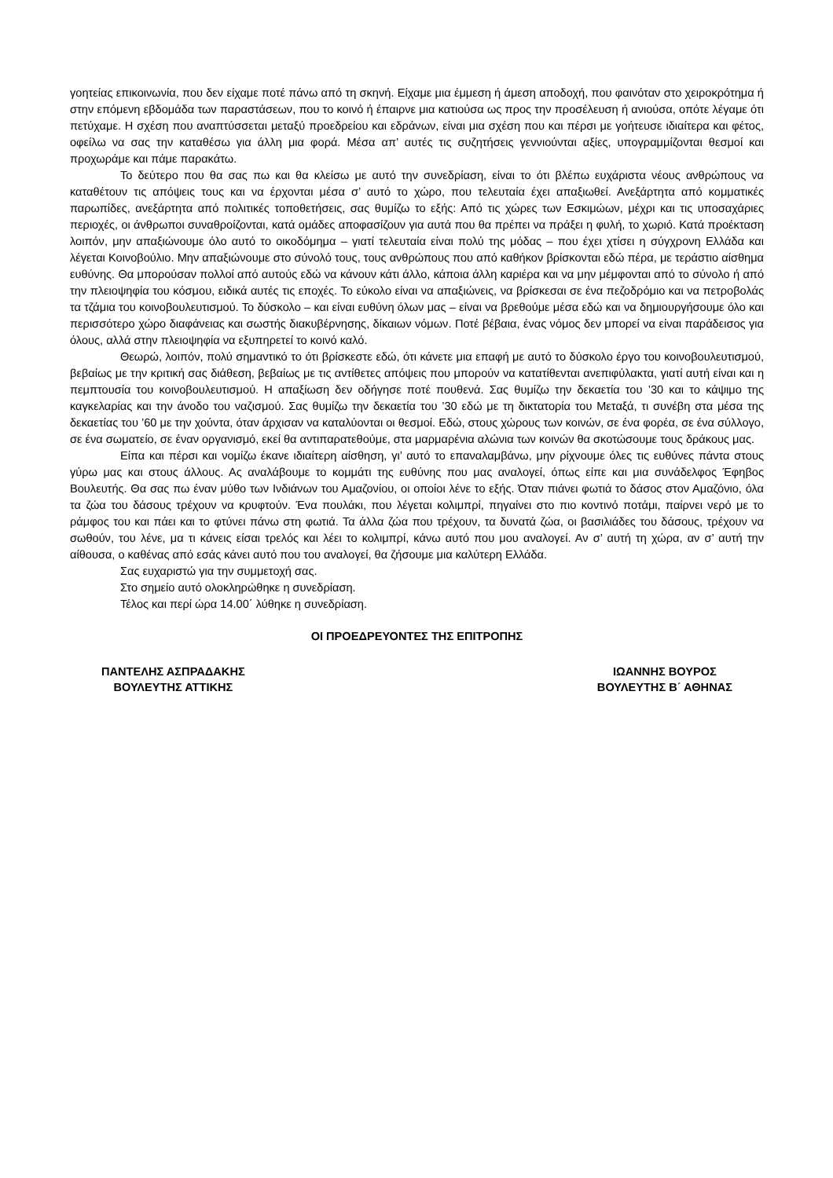γοητείας επικοινωνία, που δεν είχαμε ποτέ πάνω από τη σκηνή. Είχαμε μια έμμεση ή άμεση αποδοχή, που φαινόταν στο χειροκρότημα ή στην επόμενη εβδομάδα των παραστάσεων, που το κοινό ή έπαιρνε μια κατιούσα ως προς την προσέλευση ή ανιούσα, οπότε λέγαμε ότι πετύχαμε. Η σχέση που αναπτύσσεται μεταξύ προεδρείου και εδράνων, είναι μια σχέση που και πέρσι με γοήτευσε ιδιαίτερα και φέτος, οφείλω να σας την καταθέσω για άλλη μια φορά. Μέσα απ’ αυτές τις συζητήσεις γεννιούνται αξίες, υπογραμμίζονται θεσμοί και προχωράμε και πάμε παρακάτω.
Το δεύτερο που θα σας πω και θα κλείσω με αυτό την συνεδρίαση, είναι το ότι βλέπω ευχάριστα νέους ανθρώπους να καταθέτουν τις απόψεις τους και να έρχονται μέσα σ’ αυτό το χώρο, που τελευταία έχει απαξιωθεί. Ανεξάρτητα από κομματικές παρωπίδες, ανεξάρτητα από πολιτικές τοποθετήσεις, σας θυμίζω το εξής: Από τις χώρες των Εσκιμώων, μέχρι και τις υποσαχάριες περιοχές, οι άνθρωποι συναθροίζονται, κατά ομάδες αποφασίζουν για αυτά που θα πρέπει να πράξει η φυλή, το χωριό. Κατά προέκταση λοιπόν, μην απαξιώνουμε όλο αυτό το οικοδόμημα – γιατί τελευταία είναι πολύ της μόδας – που έχει χτίσει η σύγχρονη Ελλάδα και λέγεται Κοινοβούλιο. Μην απαξιώνουμε στο σύνολό τους, τους ανθρώπους που από καθήκον βρίσκονται εδώ πέρα, με τεράστιο αίσθημα ευθύνης. Θα μπορούσαν πολλοί από αυτούς εδώ να κάνουν κάτι άλλο, κάποια άλλη καριέρα και να μην μέμφονται από το σύνολο ή από την πλειοψηφία του κόσμου, ειδικά αυτές τις εποχές. Το εύκολο είναι να απαξιώνεις, να βρίσκεσαι σε ένα πεζοδρόμιο και να πετροβολάς τα τζάμια του κοινοβουλευτισμού. Το δύσκολο – και είναι ευθύνη όλων μας – είναι να βρεθούμε μέσα εδώ και να δημιουργήσουμε όλο και περισσότερο χώρο διαφάνειας και σωστής διακυβέρνησης, δίκαιων νόμων. Ποτέ βέβαια, ένας νόμος δεν μπορεί να είναι παράδεισος για όλους, αλλά στην πλειοψηφία να εξυπηρετεί το κοινό καλό.
Θεωρώ, λοιπόν, πολύ σημαντικό το ότι βρίσκεστε εδώ, ότι κάνετε μια επαφή με αυτό το δύσκολο έργο του κοινοβουλευτισμού, βεβαίως με την κριτική σας διάθεση, βεβαίως με τις αντίθετες απόψεις που μπορούν να κατατίθενται ανεπιφύλακτα, γιατί αυτή είναι και η πεμπτουσία του κοινοβουλευτισμού. Η απαξίωση δεν οδήγησε ποτέ πουθενά. Σας θυμίζω την δεκαετία του ’30 και το κάψιμο της καγκελαρίας και την άνοδο του ναζισμού. Σας θυμίζω την δεκαετία του ’30 εδώ με τη δικτατορία του Μεταξά, τι συνέβη στα μέσα της δεκαετίας του ’60 με την χούντα, όταν άρχισαν να καταλύονται οι θεσμοί. Εδώ, στους χώρους των κοινών, σε ένα φορέα, σε ένα σύλλογο, σε ένα σωματείο, σε έναν οργανισμό, εκεί θα αντιπαρατεθούμε, στα μαρμαρένια αλώνια των κοινών θα σκοτώσουμε τους δράκους μας.
Είπα και πέρσι και νομίζω έκανε ιδιαίτερη αίσθηση, γι’ αυτό το επαναλαμβάνω, μην ρίχνουμε όλες τις ευθύνες πάντα στους γύρω μας και στους άλλους. Ας αναλάβουμε το κομμάτι της ευθύνης που μας αναλογεί, όπως είπε και μια συνάδελφος Έφηβος Βουλευτής. Θα σας πω έναν μύθο των Ινδιάνων του Αμαζονίου, οι οποίοι λένε το εξής. Όταν πιάνει φωτιά το δάσος στον Αμαζόνιο, όλα τα ζώα του δάσους τρέχουν να κρυφτούν. Ένα πουλάκι, που λέγεται κολιμπρί, πηγαίνει στο πιο κοντινό ποτάμι, παίρνει νερό με το ράμφος του και πάει και το φτύνει πάνω στη φωτιά. Τα άλλα ζώα που τρέχουν, τα δυνατά ζώα, οι βασιλιάδες του δάσους, τρέχουν να σωθούν, του λένε, μα τι κάνεις είσαι τρελός και λέει το κολιμπρί, κάνω αυτό που μου αναλογεί. Αν σ’ αυτή τη χώρα, αν σ’ αυτή την αίθουσα, ο καθένας από εσάς κάνει αυτό που του αναλογεί, θα ζήσουμε μια καλύτερη Ελλάδα.
Σας ευχαριστώ για την συμμετοχή σας.
Στο σημείο αυτό ολοκληρώθηκε η συνεδρίαση.
Τέλος και περί ώρα 14.00΄ λύθηκε η συνεδρίαση.
ΟΙ ΠΡΟΕΔΡΕΥΟΝΤΕΣ ΤΗΣ ΕΠΙΤΡΟΠΗΣ
ΠΑΝΤΕΛΗΣ ΑΣΠΡΑΔΑΚΗΣ
ΒΟΥΛΕΥΤΗΣ ΑΤΤΙΚΗΣ
ΙΩΑΝΝΗΣ ΒΟΥΡΟΣ
ΒΟΥΛΕΥΤΗΣ Β΄ ΑΘΗΝΑΣ